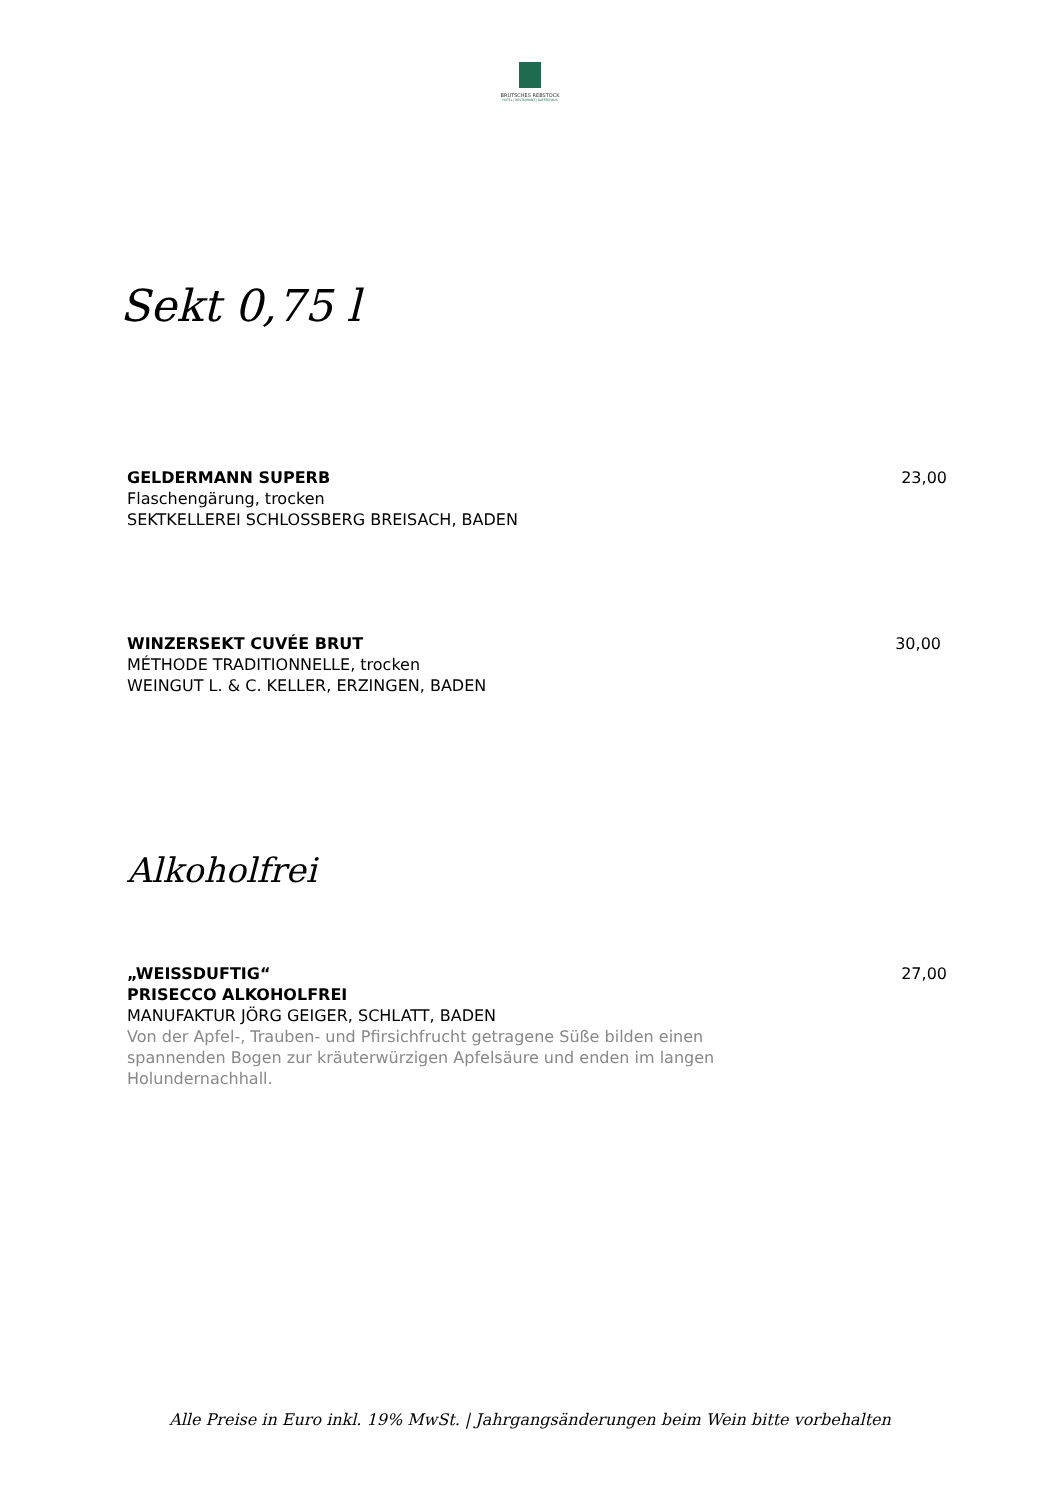BRUTSCHES REBSTOCK
HOTEL | RESTAURANT | KAFFEEHAUS
Sekt 0,75 l
GELDERMANN SUPERB
Flaschengärung, trocken
SEKTKELLEREI SCHLOSSBERG BREISACH, BADEN
23,00
WINZERSEKT CUVÉE BRUT
MÉTHODE TRADITIONNELLE, trocken
WEINGUT L. & C. KELLER, ERZINGEN, BADEN
30,00
Alkoholfrei
„WEISSDUFTIG“
PRISECCO ALKOHOLFREI
MANUFAKTUR JÖRG GEIGER, SCHLATT, BADEN
Von der Apfel-, Trauben- und Pfirsichfrucht getragene Süße bilden einen
spannenden Bogen zur kräuterwürzigen Apfelsäure und enden im langen
Holundernachhall.
27,00
Alle Preise in Euro inkl. 19% MwSt. | Jahrgangsänderungen beim Wein bitte vorbehalten